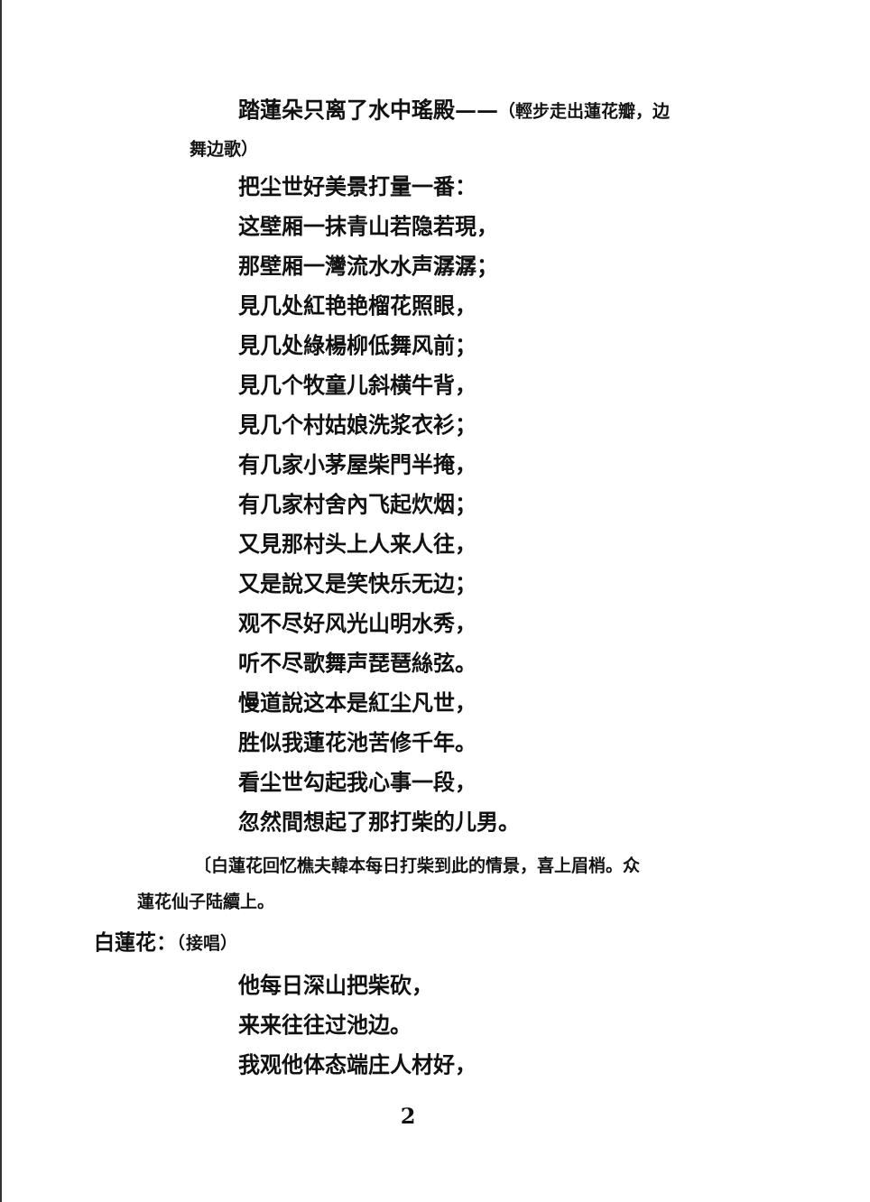踏蓮朵只离了水中瑤殿——（輕步走出蓮花瓣，边
舞边歌）
把尘世好美景打量一番：
这壁厢一抹青山若隐若現，
那壁厢一灣流水水声潺潺；
見几处紅艳艳榴花照眼，
見几处綠楊柳低舞风前；
見几个牧童儿斜横牛背，
見几个村姑娘洗浆衣衫；
有几家小茅屋柴門半掩，
有几家村舍內飞起炊烟；
又見那村头上人来人往，
又是說又是笑快乐无边；
观不尽好风光山明水秀，
听不尽歌舞声琵琶絲弦。
慢道說这本是紅尘凡世，
胜似我蓮花池苦修千年。
看尘世勾起我心事一段，
忽然間想起了那打柴的儿男。
〔白蓮花回忆樵夫韓本每日打柴到此的情景，喜上眉梢。众
蓮花仙子陆續上。
白蓮花：（接唱）
他每日深山把柴砍，
来来往往过池边。
我观他体态端庄人材好，
2